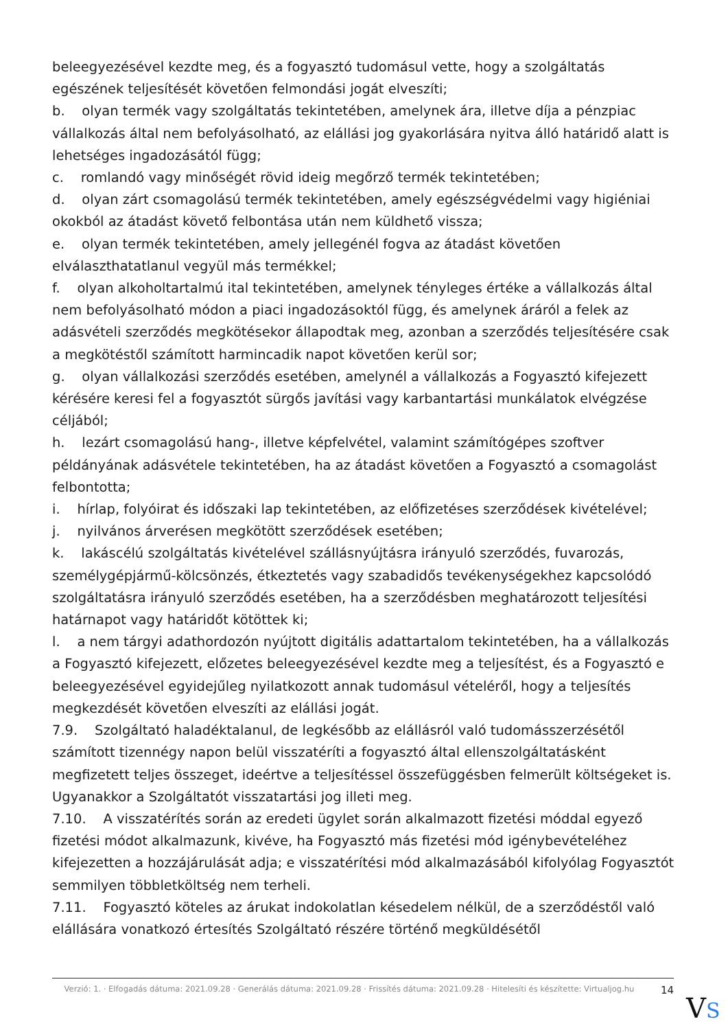beleegyezésével kezdte meg, és a fogyasztó tudomásul vette, hogy a szolgáltatás egészének teljesítését követően felmondási jogát elveszíti;
b. olyan termék vagy szolgáltatás tekintetében, amelynek ára, illetve díja a pénzpiac vállalkozás által nem befolyásolható, az elállási jog gyakorlására nyitva álló határidő alatt is lehetséges ingadozásától függ;
c. romlandó vagy minőségét rövid ideig megőrző termék tekintetében;
d. olyan zárt csomagolású termék tekintetében, amely egészségvédelmi vagy higiéniai okokból az átadást követő felbontása után nem küldhető vissza;
e. olyan termék tekintetében, amely jellegénél fogva az átadást követően elválaszthatatlanul vegyül más termékkel;
f. olyan alkoholtartalmú ital tekintetében, amelynek tényleges értéke a vállalkozás által nem befolyásolható módon a piaci ingadozásoktól függ, és amelynek áráról a felek az adásvételi szerződés megkötésekor állapodtak meg, azonban a szerződés teljesítésére csak a megkötéstől számított harmincadik napot követően kerül sor;
g. olyan vállalkozási szerződés esetében, amelynél a vállalkozás a Fogyasztó kifejezett kérésére keresi fel a fogyasztót sürgős javítási vagy karbantartási munkálatok elvégzése céljából;
h. lezárt csomagolású hang-, illetve képfelvétel, valamint számítógépes szoftver példányának adásvétele tekintetében, ha az átadást követően a Fogyasztó a csomagolást felbontotta;
i. hírlap, folyóirat és időszaki lap tekintetében, az előfizetéses szerződések kivételével;
j. nyilvános árverésen megkötött szerződések esetében;
k. lakáscélú szolgáltatás kivételével szállásnyújtásra irányuló szerződés, fuvarozás, személygépjármű-kölcsönzés, étkeztetés vagy szabadidős tevékenységekhez kapcsolódó szolgáltatásra irányuló szerződés esetében, ha a szerződésben meghatározott teljesítési határnapot vagy határidőt kötöttek ki;
l. a nem tárgyi adathordozón nyújtott digitális adattartalom tekintetében, ha a vállalkozás a Fogyasztó kifejezett, előzetes beleegyezésével kezdte meg a teljesítést, és a Fogyasztó e beleegyezésével egyidejűleg nyilatkozott annak tudomásul vételéről, hogy a teljesítés megkezdését követően elveszíti az elállási jogát.
7.9. Szolgáltató haladéktalanul, de legkésőbb az elállásról való tudomásszerzésétől számított tizennégy napon belül visszatéríti a fogyasztó által ellenszolgáltatásként megfizetett teljes összeget, ideértve a teljesítéssel összefüggésben felmerült költségeket is. Ugyanakkor a Szolgáltatót visszatartási jog illeti meg.
7.10. A visszatérítés során az eredeti ügylet során alkalmazott fizetési móddal egyező fizetési módot alkalmazunk, kivéve, ha Fogyasztó más fizetési mód igénybevételéhez kifejezetten a hozzájárulását adja; e visszatérítési mód alkalmazásából kifolyólag Fogyasztót semmilyen többletköltség nem terheli.
7.11. Fogyasztó köteles az árukat indokolatlan késedelem nélkül, de a szerződéstől való elállására vonatkozó értesítés Szolgáltató részére történő megküldésétől
Verzió: 1. · Elfogadás dátuma: 2021.09.28 · Generálás dátuma: 2021.09.28 · Frissítés dátuma: 2021.09.28 · Hitelesíti és készítette: Virtualjog.hu
14
VS